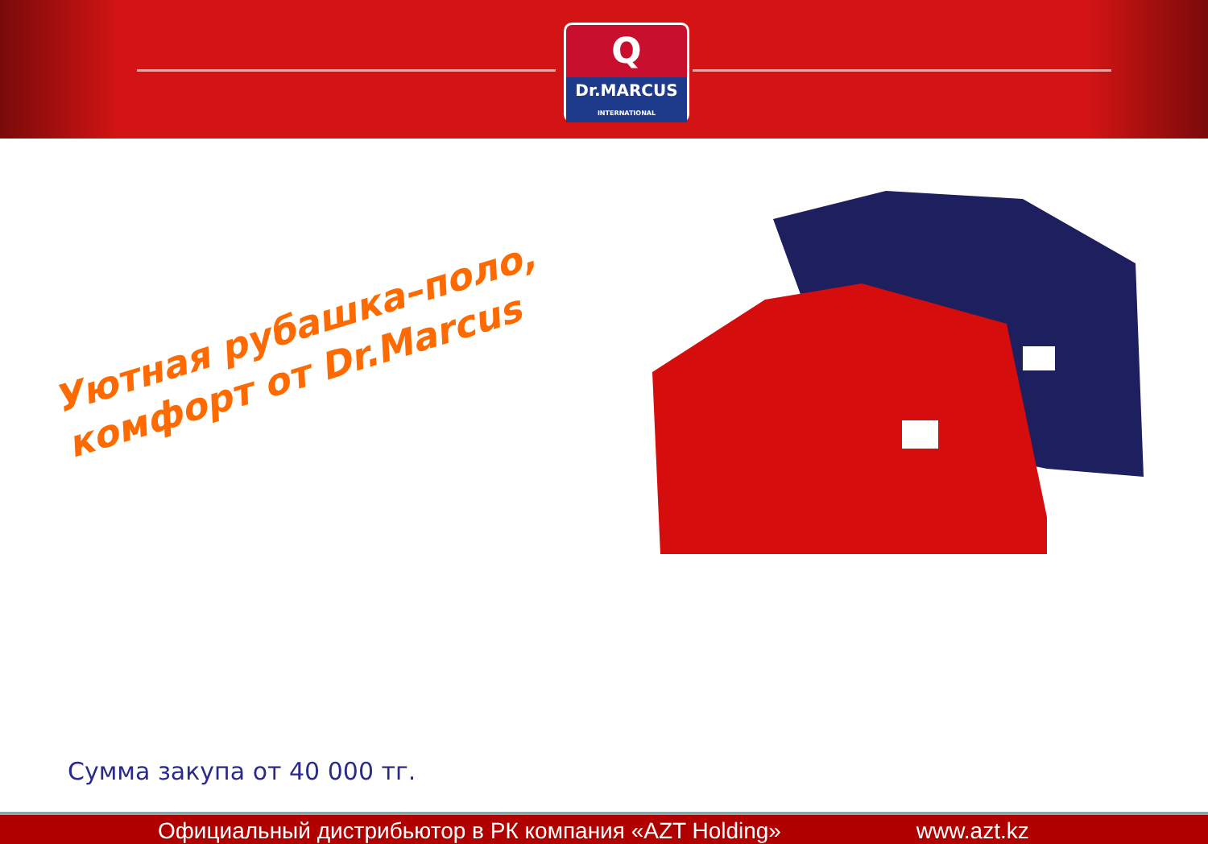Q
Dr.MARCUS
INTERNATIONAL
Уютная рубашка–поло,
комфорт от Dr.Marcus
Сумма закупа от 40 000 тг.
Официальный дистрибьютор в РК компания «AZT Holding» www.azt.kz